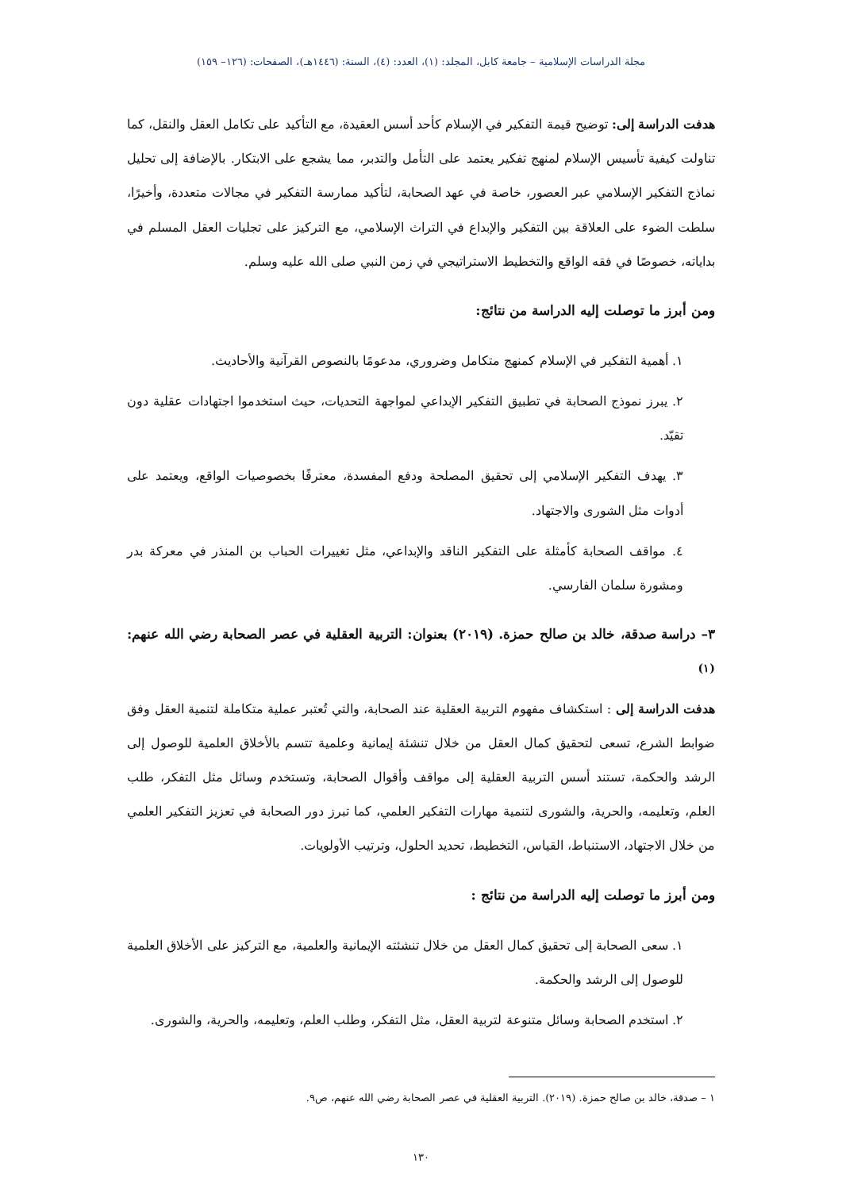مجلة الدراسات الإسلامية – جامعة كابل، المجلد: (١)، العدد: (٤)، السنة: (١٤٤٦هـ)، الصفحات: (١٢٦– ١٥٩)
هدفت الدراسة إلى: توضيح قيمة التفكير في الإسلام كأحد أسس العقيدة، مع التأكيد على تكامل العقل والنقل، كما تناولت كيفية تأسيس الإسلام لمنهج تفكير يعتمد على التأمل والتدبر، مما يشجع على الابتكار. بالإضافة إلى تحليل نماذج التفكير الإسلامي عبر العصور، خاصة في عهد الصحابة، لتأكيد ممارسة التفكير في مجالات متعددة، وأخيرًا، سلطت الضوء على العلاقة بين التفكير والإبداع في التراث الإسلامي، مع التركيز على تجليات العقل المسلم في بداياته، خصوصًا في فقه الواقع والتخطيط الاستراتيجي في زمن النبي صلى الله عليه وسلم.
ومن أبرز ما توصلت إليه الدراسة من نتائج:
١. أهمية التفكير في الإسلام كمنهج متكامل وضروري، مدعومًا بالنصوص القرآنية والأحاديث.
٢. يبرز نموذج الصحابة في تطبيق التفكير الإبداعي لمواجهة التحديات، حيث استخدموا اجتهادات عقلية دون تقيّد.
٣. يهدف التفكير الإسلامي إلى تحقيق المصلحة ودفع المفسدة، معترفًا بخصوصيات الواقع، ويعتمد على أدوات مثل الشورى والاجتهاد.
٤. مواقف الصحابة كأمثلة على التفكير الناقد والإبداعي، مثل تغييرات الحباب بن المنذر في معركة بدر ومشورة سلمان الفارسي.
٣– دراسة صدقة، خالد بن صالح حمزة. (٢٠١٩) بعنوان: التربية العقلية في عصر الصحابة رضي الله عنهم:<sup>(١)</sup>
هدفت الدراسة إلى : استكشاف مفهوم التربية العقلية عند الصحابة، والتي تُعتبر عملية متكاملة لتنمية العقل وفق ضوابط الشرع، تسعى لتحقيق كمال العقل من خلال تنشئة إيمانية وعلمية تتسم بالأخلاق العلمية للوصول إلى الرشد والحكمة، تستند أسس التربية العقلية إلى مواقف وأقوال الصحابة، وتستخدم وسائل مثل التفكر، طلب العلم، وتعليمه، والحرية، والشورى لتنمية مهارات التفكير العلمي، كما تبرز دور الصحابة في تعزيز التفكير العلمي من خلال الاجتهاد، الاستنباط، القياس، التخطيط، تحديد الحلول، وترتيب الأولويات.
ومن أبرز ما توصلت إليه الدراسة من نتائج :
١. سعى الصحابة إلى تحقيق كمال العقل من خلال تنشئته الإيمانية والعلمية، مع التركيز على الأخلاق العلمية للوصول إلى الرشد والحكمة.
٢. استخدم الصحابة وسائل متنوعة لتربية العقل، مثل التفكر، وطلب العلم، وتعليمه، والحرية، والشورى.
١ – صدقة، خالد بن صالح حمزة. (٢٠١٩). التربية العقلية في عصر الصحابة رضي الله عنهم، ص٩.
١٣٠